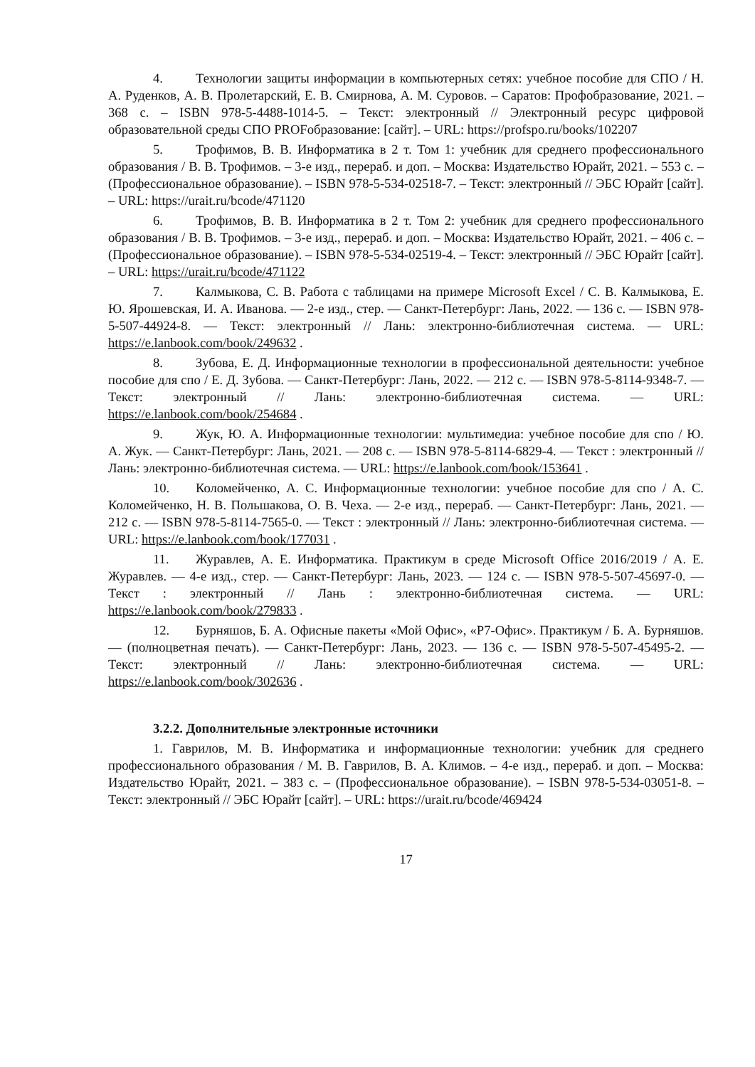4. Технологии защиты информации в компьютерных сетях: учебное пособие для СПО / Н. А. Руденков, А. В. Пролетарский, Е. В. Смирнова, А. М. Суровов. – Саратов: Профобразование, 2021. – 368 с. – ISBN 978-5-4488-1014-5. – Текст: электронный // Электронный ресурс цифровой образовательной среды СПО PROFобразование: [сайт]. – URL: https://profspo.ru/books/102207
5. Трофимов, В. В. Информатика в 2 т. Том 1: учебник для среднего профессионального образования / В. В. Трофимов. – 3-е изд., перераб. и доп. – Москва: Издательство Юрайт, 2021. – 553 с. – (Профессиональное образование). – ISBN 978-5-534-02518-7. – Текст: электронный // ЭБС Юрайт [сайт]. – URL: https://urait.ru/bcode/471120
6. Трофимов, В. В. Информатика в 2 т. Том 2: учебник для среднего профессионального образования / В. В. Трофимов. – 3-е изд., перераб. и доп. – Москва: Издательство Юрайт, 2021. – 406 с. – (Профессиональное образование). – ISBN 978-5-534-02519-4. – Текст: электронный // ЭБС Юрайт [сайт]. – URL: https://urait.ru/bcode/471122
7. Калмыкова, С. В. Работа с таблицами на примере Microsoft Excel / С. В. Калмыкова, Е. Ю. Ярошевская, И. А. Иванова. — 2-е изд., стер. — Санкт-Петербург: Лань, 2022. — 136 с. — ISBN 978-5-507-44924-8. — Текст: электронный // Лань: электронно-библиотечная система. — URL: https://e.lanbook.com/book/249632 .
8. Зубова, Е. Д. Информационные технологии в профессиональной деятельности: учебное пособие для спо / Е. Д. Зубова. — Санкт-Петербург: Лань, 2022. — 212 с. — ISBN 978-5-8114-9348-7. — Текст: электронный // Лань: электронно-библиотечная система. — URL: https://e.lanbook.com/book/254684 .
9. Жук, Ю. А. Информационные технологии: мультимедиа: учебное пособие для спо / Ю. А. Жук. — Санкт-Петербург: Лань, 2021. — 208 с. — ISBN 978-5-8114-6829-4. — Текст : электронный // Лань: электронно-библиотечная система. — URL: https://e.lanbook.com/book/153641 .
10. Коломейченко, А. С. Информационные технологии: учебное пособие для спо / А. С. Коломейченко, Н. В. Польшакова, О. В. Чеха. — 2-е изд., перераб. — Санкт-Петербург: Лань, 2021. — 212 с. — ISBN 978-5-8114-7565-0. — Текст : электронный // Лань: электронно-библиотечная система. — URL: https://e.lanbook.com/book/177031 .
11. Журавлев, А. Е. Информатика. Практикум в среде Microsoft Office 2016/2019 / А. Е. Журавлев. — 4-е изд., стер. — Санкт-Петербург: Лань, 2023. — 124 с. — ISBN 978-5-507-45697-0. — Текст : электронный // Лань : электронно-библиотечная система. — URL: https://e.lanbook.com/book/279833 .
12. Бурняшов, Б. А. Офисные пакеты «Мой Офис», «Р7-Офис». Практикум / Б. А. Бурняшов. — (полноцветная печать). — Санкт-Петербург: Лань, 2023. — 136 с. — ISBN 978-5-507-45495-2. — Текст: электронный // Лань: электронно-библиотечная система. — URL: https://e.lanbook.com/book/302636 .
3.2.2. Дополнительные электронные источники
1. Гаврилов, М. В. Информатика и информационные технологии: учебник для среднего профессионального образования / М. В. Гаврилов, В. А. Климов. – 4-е изд., перераб. и доп. – Москва: Издательство Юрайт, 2021. – 383 с. – (Профессиональное образование). – ISBN 978-5-534-03051-8. – Текст: электронный // ЭБС Юрайт [сайт]. – URL: https://urait.ru/bcode/469424
17